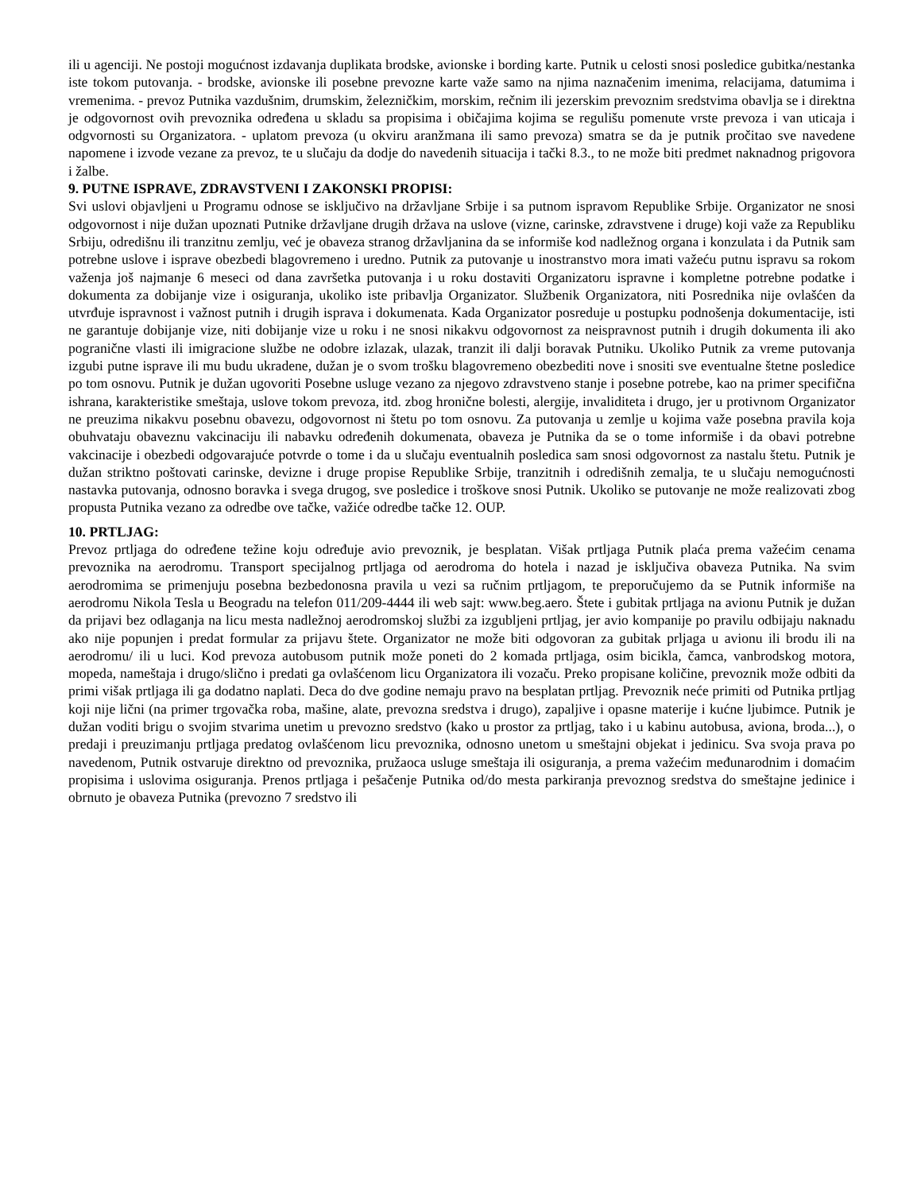ili u agenciji. Ne postoji mogućnost izdavanja duplikata brodske, avionske i bording karte. Putnik u celosti snosi posledice gubitka/nestanka iste tokom putovanja. - brodske, avionske ili posebne prevozne karte važe samo na njima naznačenim imenima, relacijama, datumima i vremenima. - prevoz Putnika vazdušnim, drumskim, železničkim, morskim, rečnim ili jezerskim prevoznim sredstvima obavlja se i direktna je odgovornost ovih prevoznika određena u skladu sa propisima i običajima kojima se regulišu pomenute vrste prevoza i van uticaja i odgvornosti su Organizatora. - uplatom prevoza (u okviru aranžmana ili samo prevoza) smatra se da je putnik pročitao sve navedene napomene i izvode vezane za prevoz, te u slučaju da dodje do navedenih situacija i tački 8.3., to ne može biti predmet naknadnog prigovora i žalbe.
9. PUTNE ISPRAVE, ZDRAVSTVENI I ZAKONSKI PROPISI:
Svi uslovi objavljeni u Programu odnose se isključivo na državljane Srbije i sa putnom ispravom Republike Srbije. Organizator ne snosi odgovornost i nije dužan upoznati Putnike državljane drugih država na uslove (vizne, carinske, zdravstvene i druge) koji važe za Republiku Srbiju, odredišnu ili tranzitnu zemlju, već je obaveza stranog državljanina da se informiše kod nadležnog organa i konzulata i da Putnik sam potrebne uslove i isprave obezbedi blagovremeno i uredno. Putnik za putovanje u inostranstvo mora imati važeću putnu ispravu sa rokom važenja još najmanje 6 meseci od dana završetka putovanja i u roku dostaviti Organizatoru ispravne i kompletne potrebne podatke i dokumenta za dobijanje vize i osiguranja, ukoliko iste pribavlja Organizator. Službenik Organizatora, niti Posrednika nije ovlašćen da utvrđuje ispravnost i važnost putnih i drugih isprava i dokumenata. Kada Organizator posreduje u postupku podnošenja dokumentacije, isti ne garantuje dobijanje vize, niti dobijanje vize u roku i ne snosi nikakvu odgovornost za neispravnost putnih i drugih dokumenta ili ako pogranične vlasti ili imigracione službe ne odobre izlazak, ulazak, tranzit ili dalji boravak Putniku. Ukoliko Putnik za vreme putovanja izgubi putne isprave ili mu budu ukradene, dužan je o svom trošku blagovremeno obezbediti nove i snositi sve eventualne štetne posledice po tom osnovu. Putnik je dužan ugovoriti Posebne usluge vezano za njegovo zdravstveno stanje i posebne potrebe, kao na primer specifična ishrana, karakteristike smeštaja, uslove tokom prevoza, itd. zbog hronične bolesti, alergije, invaliditeta i drugo, jer u protivnom Organizator ne preuzima nikakvu posebnu obavezu, odgovornost ni štetu po tom osnovu. Za putovanja u zemlje u kojima važe posebna pravila koja obuhvataju obaveznu vakcinaciju ili nabavku određenih dokumenata, obaveza je Putnika da se o tome informiše i da obavi potrebne vakcinacije i obezbedi odgovarajuće potvrde o tome i da u slučaju eventualnih posledica sam snosi odgovornost za nastalu štetu. Putnik je dužan striktno poštovati carinske, devizne i druge propise Republike Srbije, tranzitnih i odredišnih zemalja, te u slučaju nemogućnosti nastavka putovanja, odnosno boravka i svega drugog, sve posledice i troškove snosi Putnik. Ukoliko se putovanje ne može realizovati zbog propusta Putnika vezano za odredbe ove tačke, važiće odredbe tačke 12. OUP.
10. PRTLJAG:
Prevoz prtljaga do određene težine koju određuje avio prevoznik, je besplatan. Višak prtljaga Putnik plaća prema važećim cenama prevoznika na aerodromu. Transport specijalnog prtljaga od aerodroma do hotela i nazad je isključiva obaveza Putnika. Na svim aerodromima se primenjuju posebna bezbedonosna pravila u vezi sa ručnim prtljagom, te preporučujemo da se Putnik informiše na aerodromu Nikola Tesla u Beogradu na telefon 011/209-4444 ili web sajt: www.beg.aero. Štete i gubitak prtljaga na avionu Putnik je dužan da prijavi bez odlaganja na licu mesta nadležnoj aerodromskoj službi za izgubljeni prtljag, jer avio kompanije po pravilu odbijaju naknadu ako nije popunjen i predat formular za prijavu štete. Organizator ne može biti odgovoran za gubitak prljaga u avionu ili brodu ili na aerodromu/ ili u luci. Kod prevoza autobusom putnik može poneti do 2 komada prtljaga, osim bicikla, čamca, vanbrodskog motora, mopeda, nameštaja i drugo/slično i predati ga ovlašćenom licu Organizatora ili vozaču. Preko propisane količine, prevoznik može odbiti da primi višak prtljaga ili ga dodatno naplati. Deca do dve godine nemaju pravo na besplatan prtljag. Prevoznik neće primiti od Putnika prtljag koji nije lični (na primer trgovačka roba, mašine, alate, prevozna sredstva i drugo), zapaljive i opasne materije i kućne ljubimce. Putnik je dužan voditi brigu o svojim stvarima unetim u prevozno sredstvo (kako u prostor za prtljag, tako i u kabinu autobusa, aviona, broda...), o predaji i preuzimanju prtljaga predatog ovlašćenom licu prevoznika, odnosno unetom u smeštajni objekat i jedinicu. Sva svoja prava po navedenom, Putnik ostvaruje direktno od prevoznika, pružaoca usluge smeštaja ili osiguranja, a prema važećim međunarodnim i domaćim propisima i uslovima osiguranja. Prenos prtljaga i pešačenje Putnika od/do mesta parkiranja prevoznog sredstva do smeštajne jedinice i obrnuto je obaveza Putnika (prevozno 7 sredstvo ili